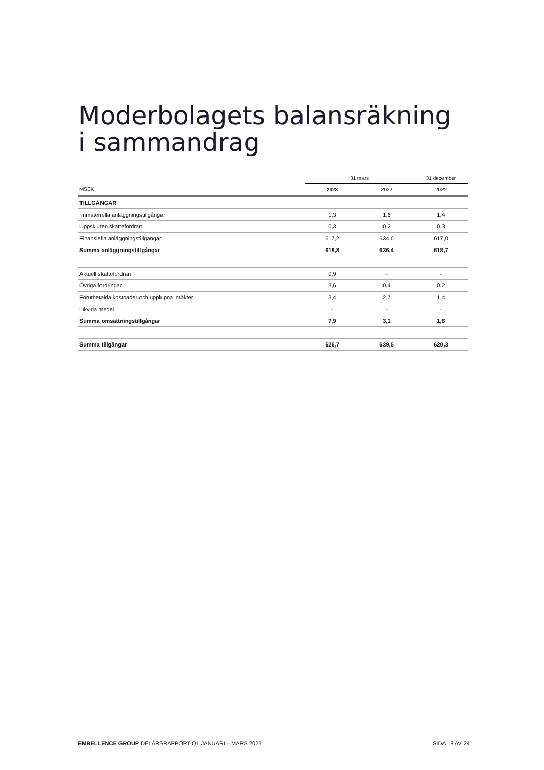Moderbolagets balansräkning
i sammandrag
| | 31 mars | | 31 december |
| --- | --- | --- | --- |
| MSEK | 2023 | 2022 | 2022 |
| TILLGÅNGAR | | | |
| Immateriella anläggningstillgångar | 1,3 | 1,6 | 1,4 |
| Uppskjuten skattefordran | 0,3 | 0,2 | 0,3 |
| Finansiella anläggningstillgångar | 617,2 | 634,6 | 617,0 |
| Summa anläggningstillgångar | 618,8 | 636,4 | 618,7 |
| Aktuell skattefordran | 0,9 | - | - |
| Övriga fordringar | 3,6 | 0,4 | 0,2 |
| Förutbetalda kostnader och upplupna intäkter | 3,4 | 2,7 | 1,4 |
| Likvida medel | - | - | - |
| Summa omsättningstillgångar | 7,9 | 3,1 | 1,6 |
| Summa tillgångar | 626,7 | 639,5 | 620,3 |
EMBELLENCE GROUP DELÅRSRAPPORT Q1 JANUARI – MARS 2023 SIDA 18 AV 24